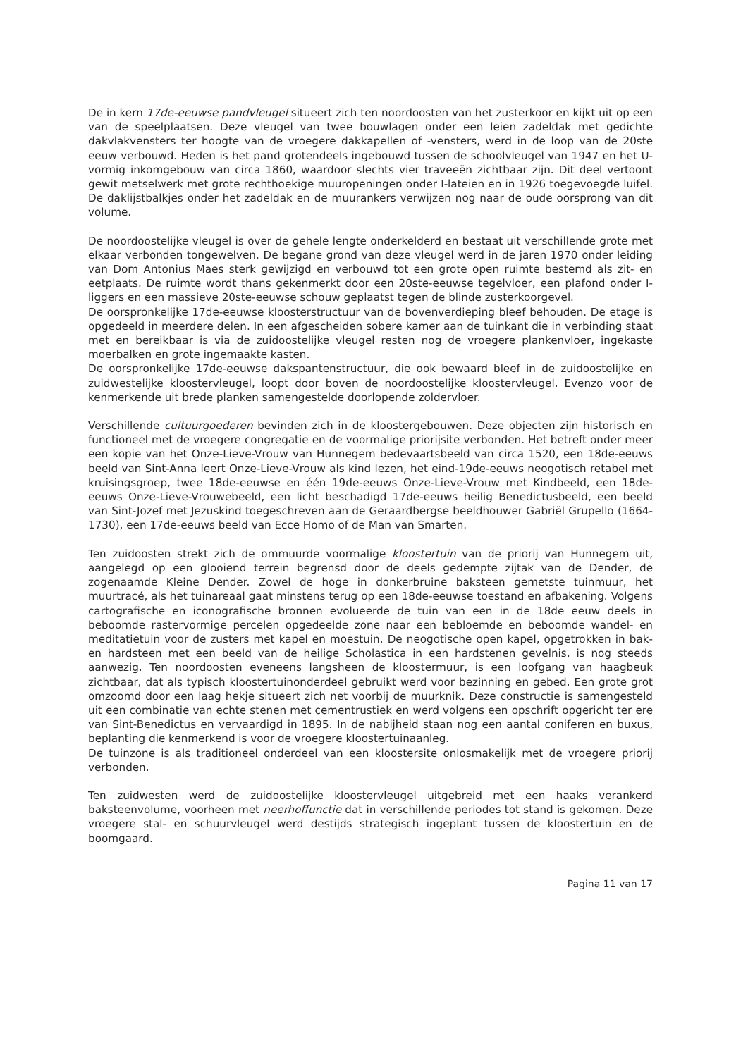De in kern 17de-eeuwse pandvleugel situeert zich ten noordoosten van het zusterkoor en kijkt uit op een van de speelplaatsen. Deze vleugel van twee bouwlagen onder een leien zadeldak met gedichte dakvlakvensters ter hoogte van de vroegere dakkapellen of -vensters, werd in de loop van de 20ste eeuw verbouwd. Heden is het pand grotendeels ingebouwd tussen de schoolvleugel van 1947 en het U-vormig inkomgebouw van circa 1860, waardoor slechts vier traveeën zichtbaar zijn. Dit deel vertoont gewit metselwerk met grote rechthoekige muuropeningen onder I-lateien en in 1926 toegevoegde luifel. De daklijstbalkjes onder het zadeldak en de muurankers verwijzen nog naar de oude oorsprong van dit volume.
De noordoostelijke vleugel is over de gehele lengte onderkelderd en bestaat uit verschillende grote met elkaar verbonden tongewelven. De begane grond van deze vleugel werd in de jaren 1970 onder leiding van Dom Antonius Maes sterk gewijzigd en verbouwd tot een grote open ruimte bestemd als zit- en eetplaats. De ruimte wordt thans gekenmerkt door een 20ste-eeuwse tegelvloer, een plafond onder I-liggers en een massieve 20ste-eeuwse schouw geplaatst tegen de blinde zusterkoorgevel.
De oorspronkelijke 17de-eeuwse kloosterstructuur van de bovenverdieping bleef behouden. De etage is opgedeeld in meerdere delen. In een afgescheiden sobere kamer aan de tuinkant die in verbinding staat met en bereikbaar is via de zuidoostelijke vleugel resten nog de vroegere plankenvloer, ingekaste moerbalken en grote ingemaakte kasten.
De oorspronkelijke 17de-eeuwse dakspantenstructuur, die ook bewaard bleef in de zuidoostelijke en zuidwestelijke kloostervleugel, loopt door boven de noordoostelijke kloostervleugel. Evenzo voor de kenmerkende uit brede planken samengestelde doorlopende zoldervloer.
Verschillende cultuurgoederen bevinden zich in de kloostergebouwen. Deze objecten zijn historisch en functioneel met de vroegere congregatie en de voormalige priorijsite verbonden. Het betreft onder meer een kopie van het Onze-Lieve-Vrouw van Hunnegem bedevaartsbeeld van circa 1520, een 18de-eeuws beeld van Sint-Anna leert Onze-Lieve-Vrouw als kind lezen, het eind-19de-eeuws neogotisch retabel met kruisingsgroep, twee 18de-eeuwse en één 19de-eeuws Onze-Lieve-Vrouw met Kindbeeld, een 18de-eeuws Onze-Lieve-Vrouwebeeld, een licht beschadigd 17de-eeuws heilig Benedictusbeeld, een beeld van Sint-Jozef met Jezuskind toegeschreven aan de Geraardbergse beeldhouwer Gabriël Grupello (1664-1730), een 17de-eeuws beeld van Ecce Homo of de Man van Smarten.
Ten zuidoosten strekt zich de ommuurde voormalige kloostertuin van de priorij van Hunnegem uit, aangelegd op een glooiend terrein begrensd door de deels gedempte zijtak van de Dender, de zogenaamde Kleine Dender. Zowel de hoge in donkerbruine baksteen gemetste tuinmuur, het muurtracé, als het tuinareaal gaat minstens terug op een 18de-eeuwse toestand en afbakening. Volgens cartografische en iconografische bronnen evolueerde de tuin van een in de 18de eeuw deels in beboomde rastervormige percelen opgedeelde zone naar een bebloemde en beboomde wandel- en meditatietuin voor de zusters met kapel en moestuin. De neogotische open kapel, opgetrokken in bak- en hardsteen met een beeld van de heilige Scholastica in een hardstenen gevelnis, is nog steeds aanwezig. Ten noordoosten eveneens langsheen de kloostermuur, is een loofgang van haagbeuk zichtbaar, dat als typisch kloostertuinonderdeel gebruikt werd voor bezinning en gebed. Een grote grot omzoomd door een laag hekje situeert zich net voorbij de muurknik. Deze constructie is samengesteld uit een combinatie van echte stenen met cementrustiek en werd volgens een opschrift opgericht ter ere van Sint-Benedictus en vervaardigd in 1895. In de nabijheid staan nog een aantal coniferen en buxus, beplanting die kenmerkend is voor de vroegere kloostertuinaanleg.
De tuinzone is als traditioneel onderdeel van een kloostersite onlosmakelijk met de vroegere priorij verbonden.
Ten zuidwesten werd de zuidoostelijke kloostervleugel uitgebreid met een haaks verankerd baksteenvolume, voorheen met neerhoffunctie dat in verschillende periodes tot stand is gekomen. Deze vroegere stal- en schuurvleugel werd destijds strategisch ingeplant tussen de kloostertuin en de boomgaard.
Pagina 11 van 17